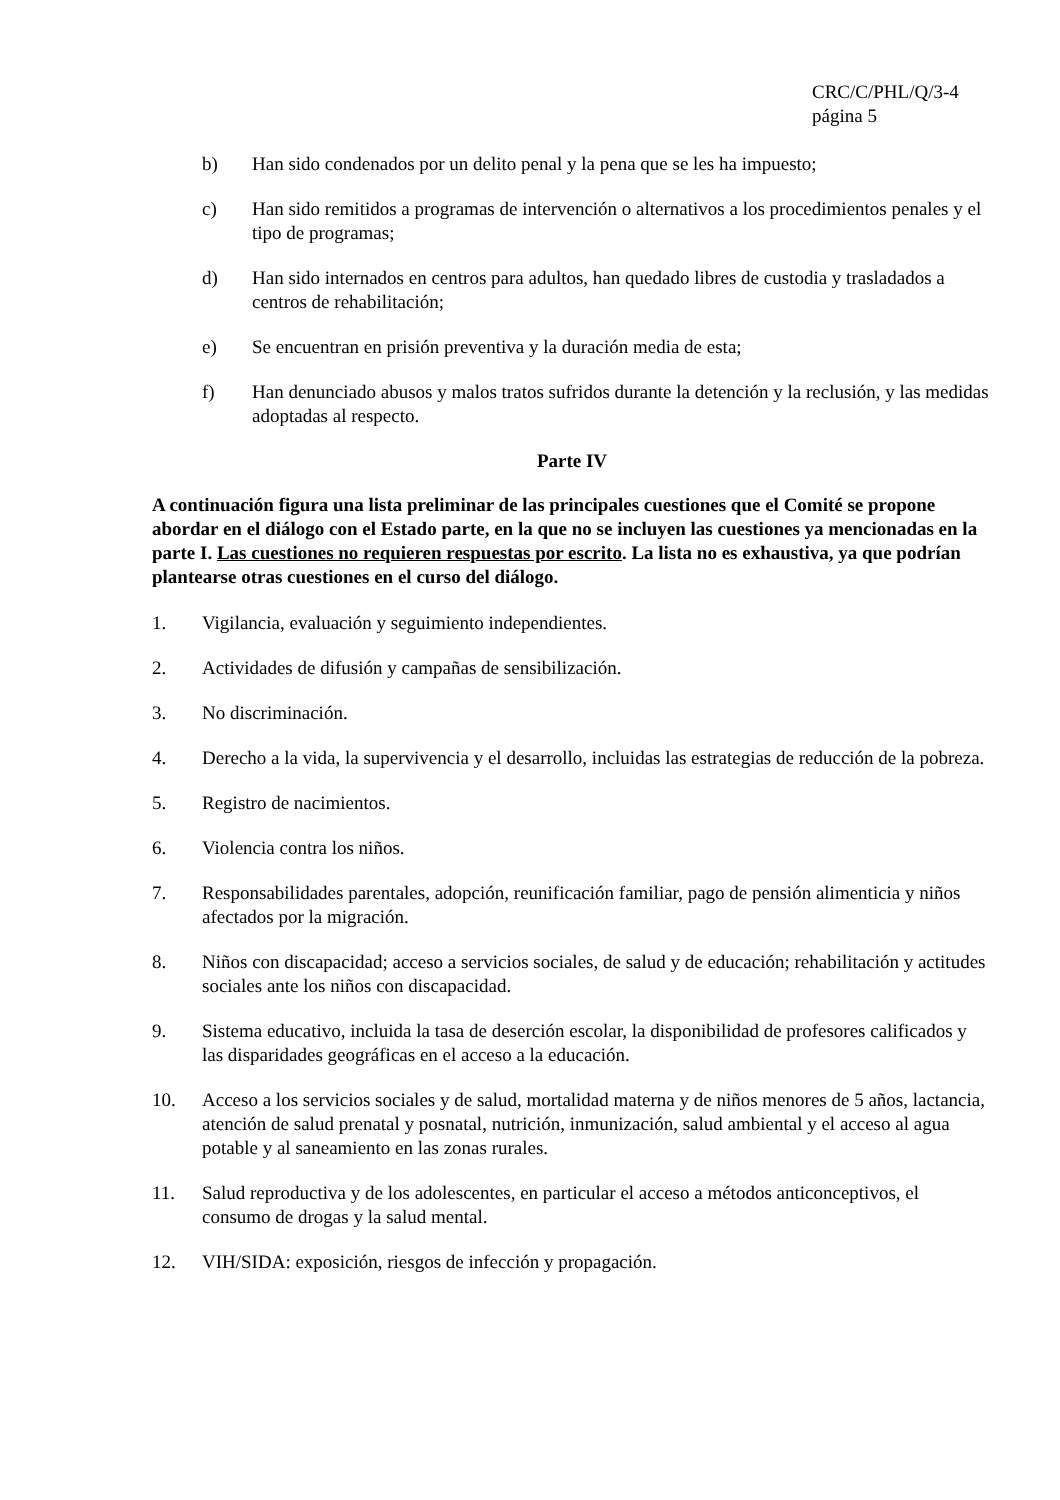CRC/C/PHL/Q/3-4
página 5
b) Han sido condenados por un delito penal y la pena que se les ha impuesto;
c) Han sido remitidos a programas de intervención o alternativos a los procedimientos penales y el tipo de programas;
d) Han sido internados en centros para adultos, han quedado libres de custodia y trasladados a centros de rehabilitación;
e) Se encuentran en prisión preventiva y la duración media de esta;
f) Han denunciado abusos y malos tratos sufridos durante la detención y la reclusión, y las medidas adoptadas al respecto.
Parte IV
A continuación figura una lista preliminar de las principales cuestiones que el Comité se propone abordar en el diálogo con el Estado parte, en la que no se incluyen las cuestiones ya mencionadas en la parte I. Las cuestiones no requieren respuestas por escrito. La lista no es exhaustiva, ya que podrían plantearse otras cuestiones en el curso del diálogo.
1. Vigilancia, evaluación y seguimiento independientes.
2. Actividades de difusión y campañas de sensibilización.
3. No discriminación.
4. Derecho a la vida, la supervivencia y el desarrollo, incluidas las estrategias de reducción de la pobreza.
5. Registro de nacimientos.
6. Violencia contra los niños.
7. Responsabilidades parentales, adopción, reunificación familiar, pago de pensión alimenticia y niños afectados por la migración.
8. Niños con discapacidad; acceso a servicios sociales, de salud y de educación; rehabilitación y actitudes sociales ante los niños con discapacidad.
9. Sistema educativo, incluida la tasa de deserción escolar, la disponibilidad de profesores calificados y las disparidades geográficas en el acceso a la educación.
10. Acceso a los servicios sociales y de salud, mortalidad materna y de niños menores de 5 años, lactancia, atención de salud prenatal y posnatal, nutrición, inmunización, salud ambiental y el acceso al agua potable y al saneamiento en las zonas rurales.
11. Salud reproductiva y de los adolescentes, en particular el acceso a métodos anticonceptivos, el consumo de drogas y la salud mental.
12. VIH/SIDA: exposición, riesgos de infección y propagación.